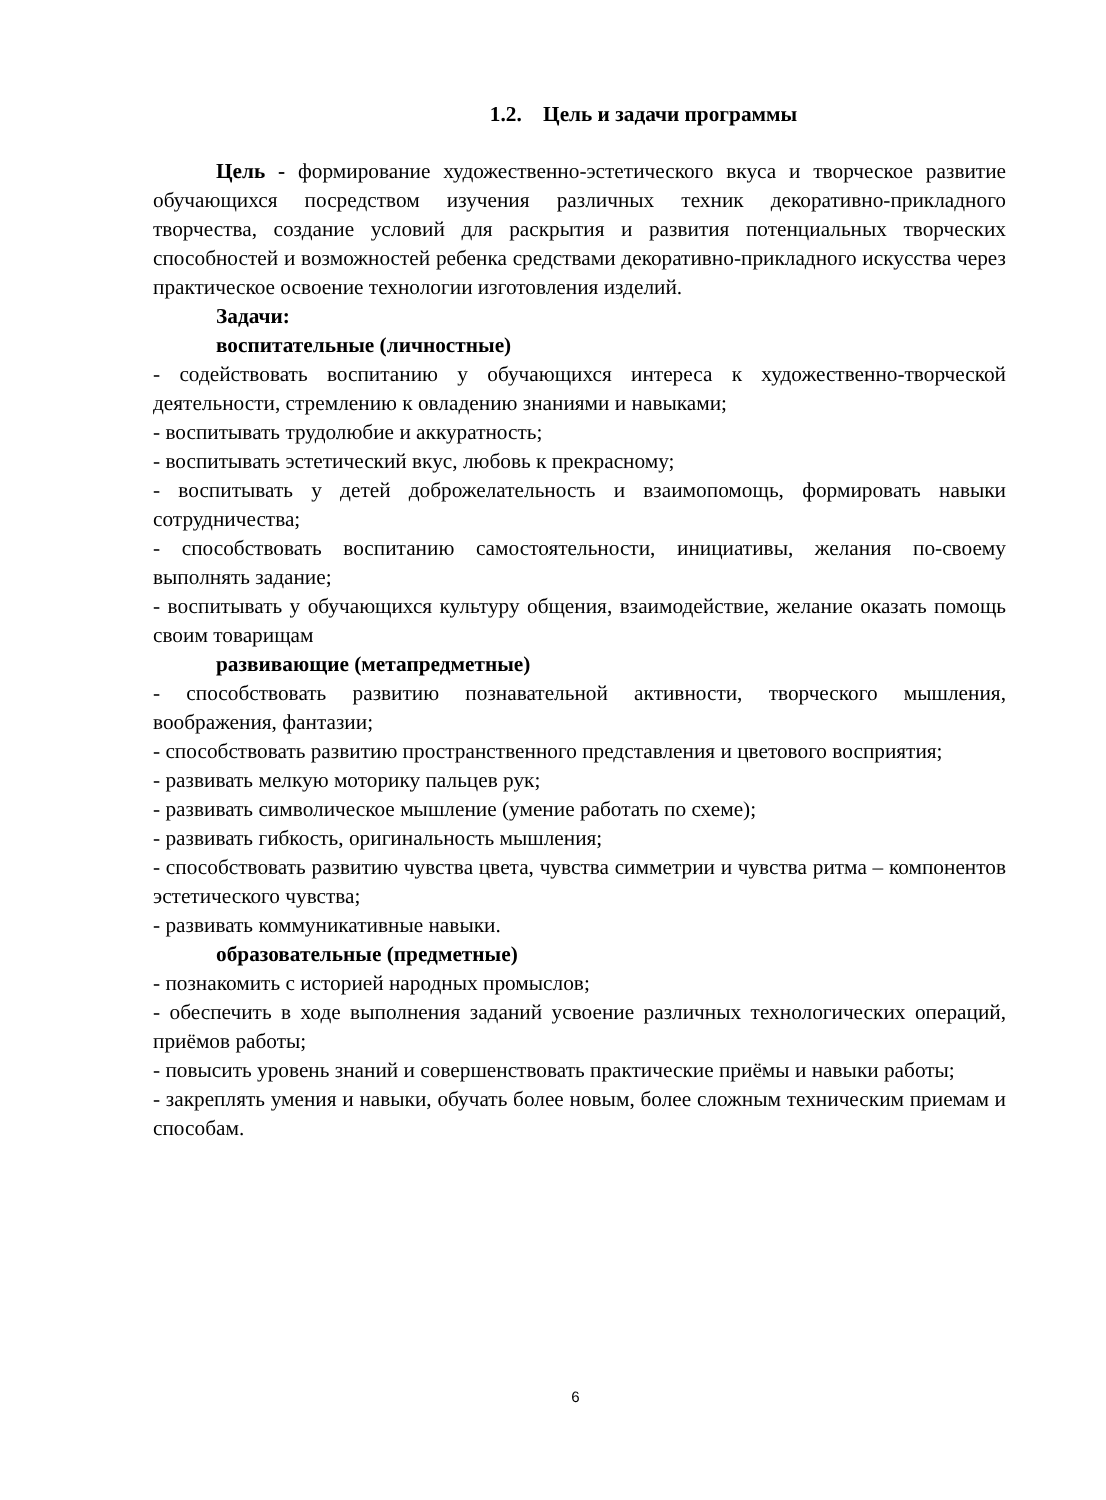1.2. Цель и задачи программы
Цель - формирование художественно-эстетического вкуса и творческое развитие обучающихся посредством изучения различных техник декоративно-прикладного творчества, создание условий для раскрытия и развития потенциальных творческих способностей и возможностей ребенка средствами декоративно-прикладного искусства через практическое освоение технологии изготовления изделий.
Задачи:
воспитательные (личностные)
- содействовать воспитанию у обучающихся интереса к художественно-творческой деятельности, стремлению к овладению знаниями и навыками;
- воспитывать трудолюбие и аккуратность;
- воспитывать эстетический вкус, любовь к прекрасному;
- воспитывать у детей доброжелательность и взаимопомощь, формировать навыки сотрудничества;
- способствовать воспитанию самостоятельности, инициативы, желания по-своему выполнять задание;
- воспитывать у обучающихся культуру общения, взаимодействие, желание оказать помощь своим товарищам
развивающие (метапредметные)
- способствовать развитию познавательной активности, творческого мышления, воображения, фантазии;
- способствовать развитию пространственного представления и цветового восприятия;
- развивать мелкую моторику пальцев рук;
- развивать символическое мышление (умение работать по схеме);
- развивать гибкость, оригинальность мышления;
- способствовать развитию чувства цвета, чувства симметрии и чувства ритма – компонентов эстетического чувства;
- развивать коммуникативные навыки.
образовательные (предметные)
- познакомить с историей народных промыслов;
- обеспечить в ходе выполнения заданий усвоение различных технологических операций, приёмов работы;
- повысить уровень знаний и совершенствовать практические приёмы и навыки работы;
- закреплять умения и навыки, обучать более новым, более сложным техническим приемам и способам.
6